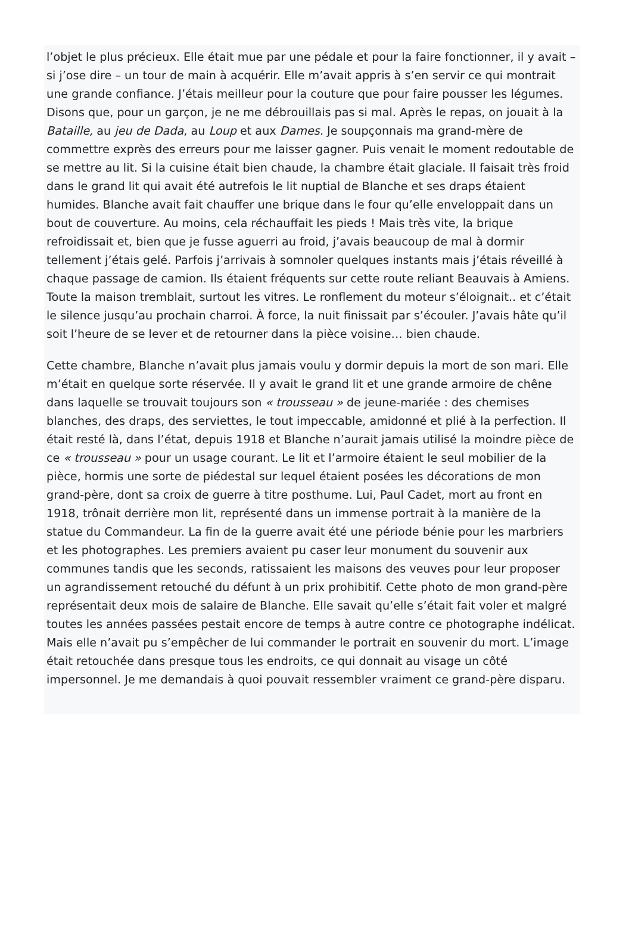l’objet le plus précieux. Elle était mue par une pédale et pour la faire fonctionner, il y avait – si j’ose dire – un tour de main à acquérir. Elle m’avait appris à s’en servir ce qui montrait une grande confiance. J’étais meilleur pour la couture que pour faire pousser les légumes. Disons que, pour un garçon, je ne me débrouillais pas si mal. Après le repas, on jouait à la Bataille, au jeu de Dada, au Loup et aux Dames. Je soupçonnais ma grand-mère de commettre exprès des erreurs pour me laisser gagner. Puis venait le moment redoutable de se mettre au lit. Si la cuisine était bien chaude, la chambre était glaciale. Il faisait très froid dans le grand lit qui avait été autrefois le lit nuptial de Blanche et ses draps étaient humides. Blanche avait fait chauffer une brique dans le four qu’elle enveloppait dans un bout de couverture. Au moins, cela réchauffait les pieds ! Mais très vite, la brique refroidissait et, bien que je fusse aguerri au froid, j’avais beaucoup de mal à dormir tellement j’étais gelé. Parfois j’arrivais à somnoler quelques instants mais j’étais réveillé à chaque passage de camion. Ils étaient fréquents sur cette route reliant Beauvais à Amiens. Toute la maison tremblait, surtout les vitres. Le ronflement du moteur s’éloignait.. et c’était le silence jusqu’au prochain charroi. À force, la nuit finissait par s’écouler. J’avais hâte qu’il soit l’heure de se lever et de retourner dans la pièce voisine… bien chaude.
Cette chambre, Blanche n’avait plus jamais voulu y dormir depuis la mort de son mari. Elle m’était en quelque sorte réservée. Il y avait le grand lit et une grande armoire de chêne dans laquelle se trouvait toujours son « trousseau » de jeune-mariée : des chemises blanches, des draps, des serviettes, le tout impeccable, amidonné et plié à la perfection. Il était resté là, dans l’état, depuis 1918 et Blanche n’aurait jamais utilisé la moindre pièce de ce « trousseau » pour un usage courant. Le lit et l’armoire étaient le seul mobilier de la pièce, hormis une sorte de piédestal sur lequel étaient posées les décorations de mon grand-père, dont sa croix de guerre à titre posthume. Lui, Paul Cadet, mort au front en 1918, trônait derrière mon lit, représenté dans un immense portrait à la manière de la statue du Commandeur. La fin de la guerre avait été une période bénie pour les marbriers et les photographes. Les premiers avaient pu caser leur monument du souvenir aux communes tandis que les seconds, ratissaient les maisons des veuves pour leur proposer un agrandissement retouché du défunt à un prix prohibitif. Cette photo de mon grand-père représentait deux mois de salaire de Blanche. Elle savait qu’elle s’était fait voler et malgré toutes les années passées pestait encore de temps à autre contre ce photographe indélicat. Mais elle n’avait pu s’empêcher de lui commander le portrait en souvenir du mort. L’image était retouchée dans presque tous les endroits, ce qui donnait au visage un côté impersonnel. Je me demandais à quoi pouvait ressembler vraiment ce grand-père disparu.